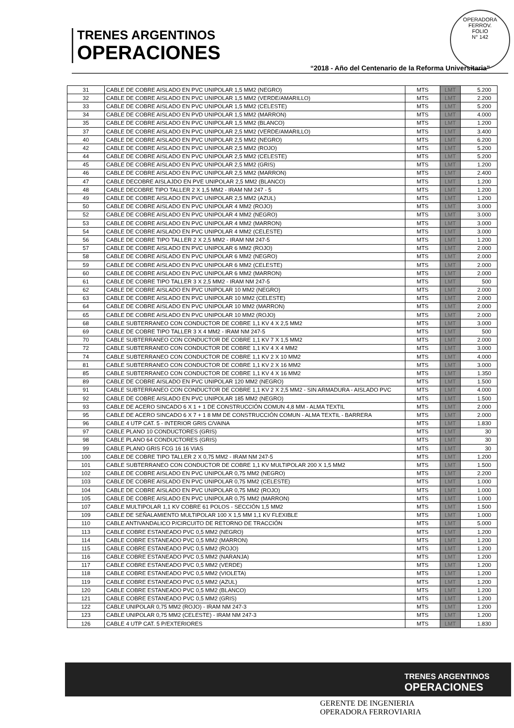TRENES ARGENTINOS
OPERACIONES
OPERADORA FERROV.
FOLIO
N° 142
“2018 - Año del Centenario de la Reforma Universitaria”
| 31 | CABLE DE COBRE AISLADO EN PVC UNIPOLAR 1,5 MM2 (NEGRO) | MTS | LMT | 5.200 |
| 32 | CABLE DE COBRE AISLADO EN PVC UNIPOLAR 1,5 MM2 (VERDE/AMARILLO) | MTS | LMT | 2.200 |
| 33 | CABLE DE COBRE AISLADO EN PVC UNIPOLAR 1,5 MM2 (CELESTE) | MTS | LMT | 5.200 |
| 34 | CABLE DE COBRE AISLADO EN PVD UNIPOLAR 1,5 MM2 (MARRON) | MTS | LMT | 4.000 |
| 35 | CABLE DE COBRE AISLADO EN PVC UNIPOLAR 1,5 MM2 (BLANCO) | MTS | LMT | 1.200 |
| 37 | CABLE DE COBRE AISLADO EN PVC UNIPOLAR 2,5 MM2 (VERDE/AMARILLO) | MTS | LMT | 3.400 |
| 40 | CABLE DE COBRE AISLADO EN PVC UNIPOLAR 2,5 MM2 (NEGRO) | MTS | LMT | 6.200 |
| 42 | CABLE DE COBRE AISLADO EN PVC UNIPOLAR 2,5 MM2 (ROJO) | MTS | LMT | 5.200 |
| 44 | CABLE DE COBRE AISLADO EN PVC UNIPOLAR 2,5 MM2 (CELESTE) | MTS | LMT | 5.200 |
| 45 | CABLE DE COBRE AISLADO EN PVC UNIPOLAR 2,5 MM2 (GRIS) | MTS | LMT | 1.200 |
| 46 | CABLE DE COBRE AISLADO EN PVC UNIPOLAR 2,5 MM2 (MARRON) | MTS | LMT | 2.400 |
| 47 | CABLE DECOBRE AISLAJDO EN PVE UNIPOLAR 2,5 MM2 (BLANCO) | MTS | LMT | 1.200 |
| 48 | CABLE DECOBRE TIPO TALLER 2 X 1,5 MM2 - IRAM NM 247 - 5 | MTS | LMT | 1.200 |
| 49 | CABLE DE COBRE AISLADO EN PVC UNIPOLAR 2,5 MM2 (AZUL) | MTS | LMT | 1.200 |
| 50 | CABLE DE COBRE AISLADO EN PVC UNIPOLAR 4 MM2 (ROJO) | MTS | LMT | 3.000 |
| 52 | CABLE DE COBRE AISLADO EN PVC UNIPOLAR 4 MM2 (NEGRO) | MTS | LMT | 3.000 |
| 53 | CABLE DE COBRE AISLADO EN PVC UNIPOLAR 4 MM2 (MARRON) | MTS | LMT | 3.000 |
| 54 | CABLE DE COBRE AISLADO EN PVC UNIPOLAR 4 MM2 (CELESTE) | MTS | LMT | 3.000 |
| 56 | CABLE DE COBRE TIPO TALLER 2 X 2,5 MM2 - IRAM NM 247-5 | MTS | LMT | 1.200 |
| 57 | CABLE DE COBRE AISLADO EN PVC UNIPOLAR 6 MM2 (ROJO) | MTS | LMT | 2.000 |
| 58 | CABLE DE COBRE AISLADO EN PVC UNIPOLAR 6 MM2 (NEGRO) | MTS | LMT | 2.000 |
| 59 | CABLE DE COBRE AISLADO EN PVC UNIPOLAR 6 MM2 (CELESTE) | MTS | LMT | 2.000 |
| 60 | CABLE DE COBRE AISLADO EN PVC UNIPOLAR 6 MM2 (MARRON) | MTS | LMT | 2.000 |
| 61 | CABLE DE COBRE TIPO TALLER 3 X 2,5 MM2 - IRAM NM 247-5 | MTS | LMT | 500 |
| 62 | CABLE DE COBRE AISLADO EN PVC UNIPOLAR 10 MM2 (NEGRO) | MTS | LMT | 2.000 |
| 63 | CABLE DE COBRE AISLADO EN PVC UNIPOLAR 10 MM2 (CELESTE) | MTS | LMT | 2.000 |
| 64 | CABLE DE COBRE AISLADO EN PVC UNIPOLAR 10 MM2 (MARRON) | MTS | LMT | 2.000 |
| 65 | CABLE DE COBRE AISLADO EN PVC UNIPOLAR 10 MM2 (ROJO) | MTS | LMT | 2.000 |
| 68 | CABLE SUBTERRANEO CON CONDUCTOR DE COBRE 1,1 KV 4 X 2,5 MM2 | MTS | LMT | 3.000 |
| 69 | CABLE DE COBRE TIPO TALLER 3 X 4 MM2 - IRAM NM 247-5 | MTS | LMT | 500 |
| 70 | CABLE SUBTERRANEO CON CONDUCTOR DE COBRE 1,1 KV 7 X 1,5 MM2 | MTS | LMT | 2.000 |
| 72 | CABLE SUBTERRANEO CON CONDUCTOR DE COBRE 1,1 KV 4 X 4 MM2 | MTS | LMT | 3.000 |
| 74 | CABLE SUBTERRANEO CON CONDUCTOR DE COBRE 1,1 KV 2 X 10 MM2 | MTS | LMT | 4.000 |
| 81 | CABLE SUBTERRANEO CON CONDUCTOR DE COBRE 1,1 KV 2 X 16 MM2 | MTS | LMT | 3.000 |
| 85 | CABLE SUBTERRANEO CON CONDUCTOR DE COBRE 1,1 KV 4 X 16 MM2 | MTS | LMT | 1.350 |
| 89 | CABLE DE COBRE AISLADO EN PVC UNIPOLAR 120 MM2 (NEGRO) | MTS | LMT | 1.500 |
| 91 | CABLE SUBTERRANEO CON CONDUCTOR DE COBRE 1,1 KV 2 X 2,5 MM2 - SIN ARMADURA - AISLADO PVC | MTS | LMT | 4.000 |
| 92 | CABLE DE COBRE AISLADO EN PVC UNIPOLAR 185 MM2 (NEGRO) | MTS | LMT | 1.500 |
| 93 | CABLE DE ACERO SINCADO 6 X 1 + 1 DE CONSTRUCCIÓN COMUN 4,8 MM - ALMA TEXTIL | MTS | LMT | 2.000 |
| 95 | CABLE DE ACERO SINCADO 6 X 7 + 1 8 MM DE CONSTRUCCIÓN COMUN - ALMA TEXTIL - BARRERA | MTS | LMT | 2.000 |
| 96 | CABLE 4 UTP CAT. 5 - INTERIOR GRIS C/VAINA | MTS | LMT | 1.830 |
| 97 | CABLE PLANO 10 CONDUCTORES (GRIS) | MTS | LMT | 30 |
| 98 | CABLE PLANO 64 CONDUCTORES (GRIS) | MTS | LMT | 30 |
| 99 | CABLE PLANO GRIS FCG 16 16 VIAS | MTS | LMT | 30 |
| 100 | CABLE DE COBRE TIPO TALLER 2 X 0,75 MM2 - IRAM NM 247-5 | MTS | LMT | 1.200 |
| 101 | CABLE SUBTERRANEO CON CONDUCTOR DE COBRE 1,1 KV MULTIPOLAR 200 X 1,5 MM2 | MTS | LMT | 1.500 |
| 102 | CABLE DE COBRE AISLADO EN PVC UNIPOLAR 0,75 MM2 (NEGRO) | MTS | LMT | 2.200 |
| 103 | CABLE DE COBRE AISLADO EN PVC UNIPOLAR 0,75 MM2 (CELESTE) | MTS | LMT | 1.000 |
| 104 | CABLE DE COBRE AISLADO EN PVC UNIPOLAR 0,75 MM2 (ROJO) | MTS | LMT | 1.000 |
| 105 | CABLE DE COBRE AISLADO EN PVC UNIPOLAR 0,75 MM2 (MARRON) | MTS | LMT | 1.000 |
| 107 | CABLE MULTIPOLAR 1,1 KV COBRE 61 POLOS - SECCIÓN 1,5 MM2 | MTS | LMT | 1.500 |
| 109 | CABLE DE SEÑALAMIENTO MULTIPOLAR 100 X 1,5 MM 1,1 KV FLEXIBLE | MTS | LMT | 1.000 |
| 110 | CABLE ANTIVANDALICO P/CIRCUITO DE RETORNO DE TRACCIÓN | MTS | LMT | 5.000 |
| 113 | CABLE COBRE ESTANEADO PVC 0,5 MM2 (NEGRO) | MTS | LMT | 1.200 |
| 114 | CABLE COBRE ESTANEADO PVC 0,5 MM2 (MARRON) | MTS | LMT | 1.200 |
| 115 | CABLE COBRE ESTANEADO PVC 0,5 MM2 (ROJO) | MTS | LMT | 1.200 |
| 116 | CABLE COBRE ESTANEADO PVC 0,5 MM2 (NARANJA) | MTS | LMT | 1.200 |
| 117 | CABLE COBRE ESTANEADO PVC 0,5 MM2 (VERDE) | MTS | LMT | 1.200 |
| 118 | CABLE COBRE ESTANEADO PVC 0,5 MM2 (VIOLETA) | MTS | LMT | 1.200 |
| 119 | CABLE COBRE ESTANEADO PVC 0,5 MM2 (AZUL) | MTS | LMT | 1.200 |
| 120 | CABLE COBRE ESTANEADO PVC 0,5 MM2 (BLANCO) | MTS | LMT | 1.200 |
| 121 | CABLE COBRE ESTANEADO PVC 0,5 MM2 (GRIS) | MTS | LMT | 1.200 |
| 122 | CABLE UNIPOLAR 0,75 MM2 (ROJO) - IRAM NM 247-3 | MTS | LMT | 1.200 |
| 123 | CABLE UNIPOLAR 0,75 MM2 (CELESTE) - IRAM NM 247-3 | MTS | LMT | 1.200 |
| 126 | CABLE 4 UTP CAT. 5 P/EXTERIORES | MTS | LMT | 1.830 |
TRENES ARGENTINOS
OPERACIONES
GERENTE DE INGENIERIA
OPERADORA FERROVIARIA